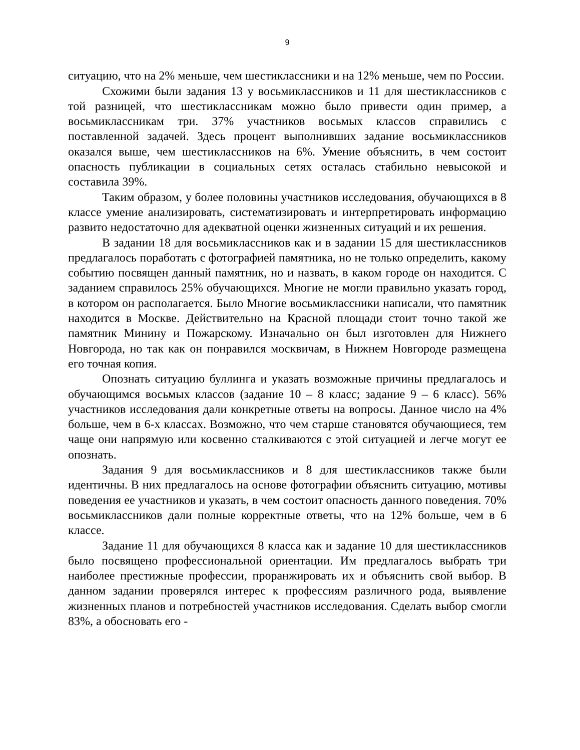9
ситуацию, что на 2% меньше, чем шестиклассники и на 12% меньше, чем по России.
Схожими были задания 13 у восьмиклассников и 11 для шестиклассников с той разницей, что шестиклассникам можно было привести один пример, а восьмиклассникам три. 37% участников восьмых классов справились с поставленной задачей. Здесь процент выполнивших задание восьмиклассников оказался выше, чем шестиклассников на 6%. Умение объяснить, в чем состоит опасность публикации в социальных сетях осталась стабильно невысокой и составила 39%.
Таким образом, у более половины участников исследования, обучающихся в 8 классе умение анализировать, систематизировать и интерпретировать информацию развито недостаточно для адекватной оценки жизненных ситуаций и их решения.
В задании 18 для восьмиклассников как и в задании 15 для шестиклассников предлагалось поработать с фотографией памятника, но не только определить, какому событию посвящен данный памятник, но и назвать, в каком городе он находится. С заданием справилось 25% обучающихся. Многие не могли правильно указать город, в котором он располагается. Было Многие восьмиклассники написали, что памятник находится в Москве. Действительно на Красной площади стоит точно такой же памятник Минину и Пожарскому. Изначально он был изготовлен для Нижнего Новгорода, но так как он понравился москвичам, в Нижнем Новгороде размещена его точная копия.
Опознать ситуацию буллинга и указать возможные причины предлагалось и обучающимся восьмых классов (задание 10 – 8 класс; задание 9 – 6 класс). 56% участников исследования дали конкретные ответы на вопросы. Данное число на 4% больше, чем в 6-х классах. Возможно, что чем старше становятся обучающиеся, тем чаще они напрямую или косвенно сталкиваются с этой ситуацией и легче могут ее опознать.
Задания 9 для восьмиклассников и 8 для шестиклассников также были идентичны. В них предлагалось на основе фотографии объяснить ситуацию, мотивы поведения ее участников и указать, в чем состоит опасность данного поведения. 70% восьмиклассников дали полные корректные ответы, что на 12% больше, чем в 6 классе.
Задание 11 для обучающихся 8 класса как и задание 10 для шестиклассников было посвящено профессиональной ориентации. Им предлагалось выбрать три наиболее престижные профессии, проранжировать их и объяснить свой выбор. В данном задании проверялся интерес к профессиям различного рода, выявление жизненных планов и потребностей участников исследования. Сделать выбор смогли 83%, а обосновать его -